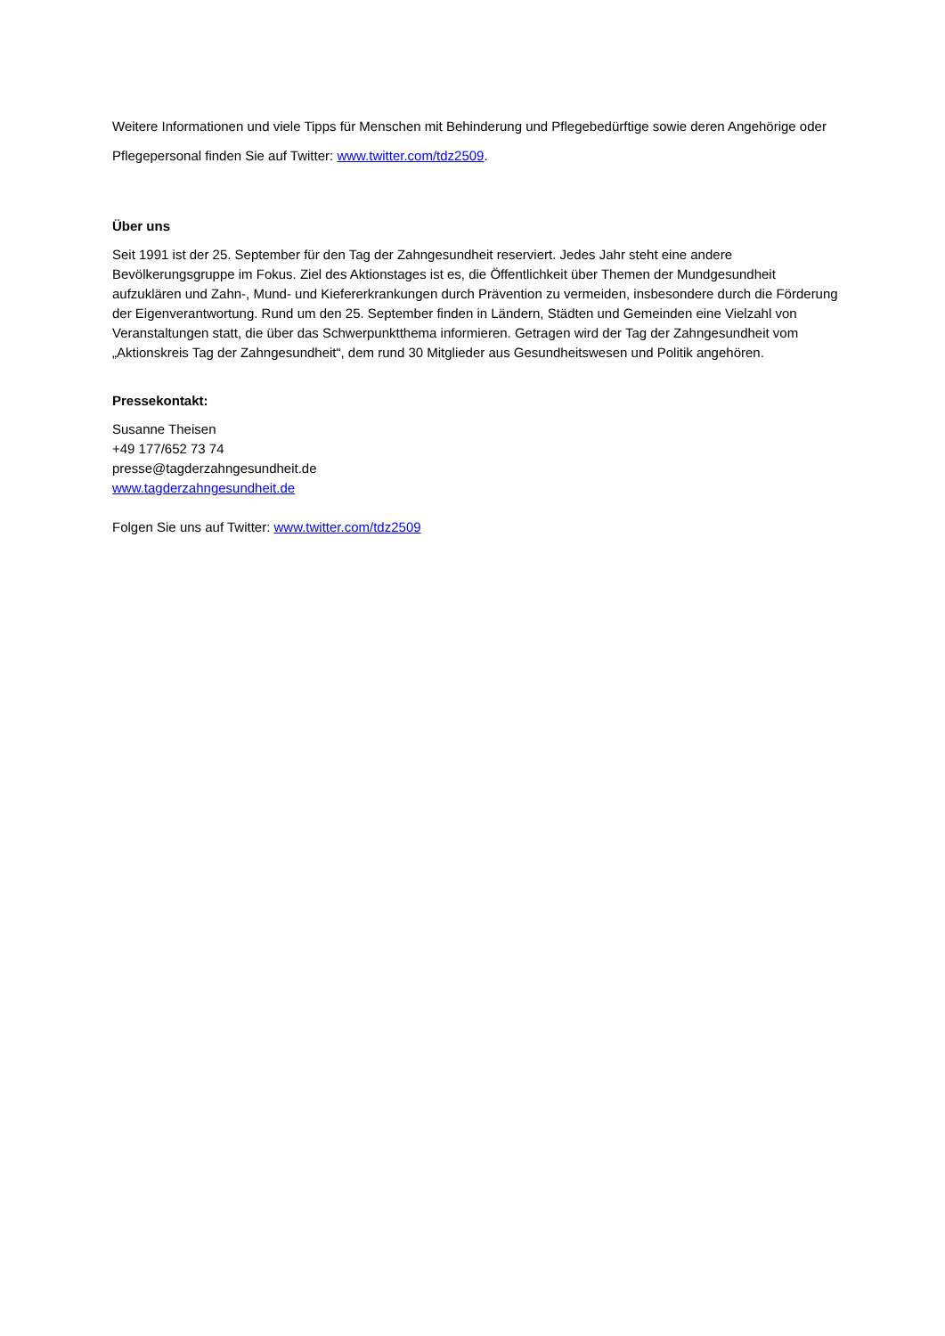Weitere Informationen und viele Tipps für Menschen mit Behinderung und Pflegebedürftige sowie deren Angehörige oder Pflegepersonal finden Sie auf Twitter: www.twitter.com/tdz2509.
Über uns
Seit 1991 ist der 25. September für den Tag der Zahngesundheit reserviert. Jedes Jahr steht eine andere Bevölkerungsgruppe im Fokus. Ziel des Aktionstages ist es, die Öffentlichkeit über Themen der Mundgesundheit aufzuklären und Zahn-, Mund- und Kiefererkrankungen durch Prävention zu vermeiden, insbesondere durch die Förderung der Eigenverantwortung. Rund um den 25. September finden in Ländern, Städten und Gemeinden eine Vielzahl von Veranstaltungen statt, die über das Schwerpunktthema informieren. Getragen wird der Tag der Zahngesundheit vom „Aktionskreis Tag der Zahngesundheit“, dem rund 30 Mitglieder aus Gesundheitswesen und Politik angehören.
Pressekontakt:
Susanne Theisen
+49 177/652 73 74
presse@tagderzahngesundheit.de
www.tagderzahngesundheit.de
Folgen Sie uns auf Twitter: www.twitter.com/tdz2509